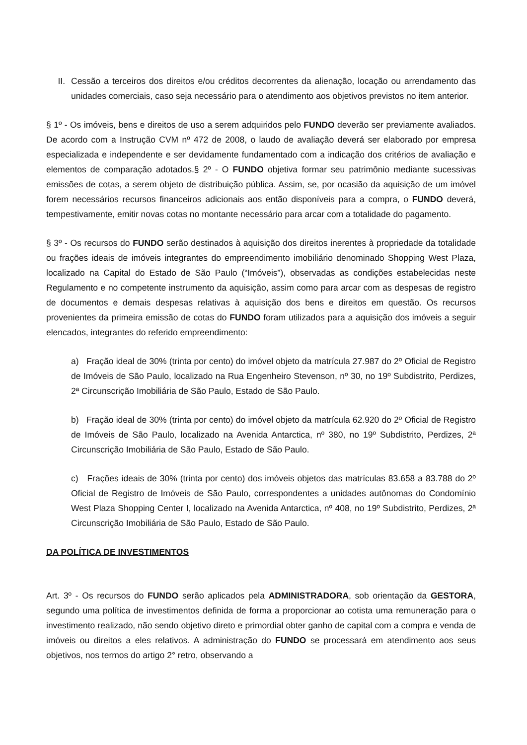II. Cessão a terceiros dos direitos e/ou créditos decorrentes da alienação, locação ou arrendamento das unidades comerciais, caso seja necessário para o atendimento aos objetivos previstos no item anterior.
§ 1º - Os imóveis, bens e direitos de uso a serem adquiridos pelo FUNDO deverão ser previamente avaliados. De acordo com a Instrução CVM nº 472 de 2008, o laudo de avaliação deverá ser elaborado por empresa especializada e independente e ser devidamente fundamentado com a indicação dos critérios de avaliação e elementos de comparação adotados.§ 2º - O FUNDO objetiva formar seu patrimônio mediante sucessivas emissões de cotas, a serem objeto de distribuição pública. Assim, se, por ocasião da aquisição de um imóvel forem necessários recursos financeiros adicionais aos então disponíveis para a compra, o FUNDO deverá, tempestivamente, emitir novas cotas no montante necessário para arcar com a totalidade do pagamento.
§ 3º - Os recursos do FUNDO serão destinados à aquisição dos direitos inerentes à propriedade da totalidade ou frações ideais de imóveis integrantes do empreendimento imobiliário denominado Shopping West Plaza, localizado na Capital do Estado de São Paulo (“Imóveis”), observadas as condições estabelecidas neste Regulamento e no competente instrumento da aquisição, assim como para arcar com as despesas de registro de documentos e demais despesas relativas à aquisição dos bens e direitos em questão. Os recursos provenientes da primeira emissão de cotas do FUNDO foram utilizados para a aquisição dos imóveis a seguir elencados, integrantes do referido empreendimento:
a) Fração ideal de 30% (trinta por cento) do imóvel objeto da matrícula 27.987 do 2º Oficial de Registro de Imóveis de São Paulo, localizado na Rua Engenheiro Stevenson, nº 30, no 19º Subdistrito, Perdizes, 2ª Circunscrição Imobiliária de São Paulo, Estado de São Paulo.
b) Fração ideal de 30% (trinta por cento) do imóvel objeto da matrícula 62.920 do 2º Oficial de Registro de Imóveis de São Paulo, localizado na Avenida Antarctica, nº 380, no 19º Subdistrito, Perdizes, 2ª Circunscrição Imobiliária de São Paulo, Estado de São Paulo.
c) Frações ideais de 30% (trinta por cento) dos imóveis objetos das matrículas 83.658 a 83.788 do 2º Oficial de Registro de Imóveis de São Paulo, correspondentes a unidades autônomas do Condomínio West Plaza Shopping Center I, localizado na Avenida Antarctica, nº 408, no 19º Subdistrito, Perdizes, 2ª Circunscrição Imobiliária de São Paulo, Estado de São Paulo.
DA POLÍTICA DE INVESTIMENTOS
Art. 3º - Os recursos do FUNDO serão aplicados pela ADMINISTRADORA, sob orientação da GESTORA, segundo uma política de investimentos definida de forma a proporcionar ao cotista uma remuneração para o investimento realizado, não sendo objetivo direto e primordial obter ganho de capital com a compra e venda de imóveis ou direitos a eles relativos. A administração do FUNDO se processará em atendimento aos seus objetivos, nos termos do artigo 2° retro, observando a